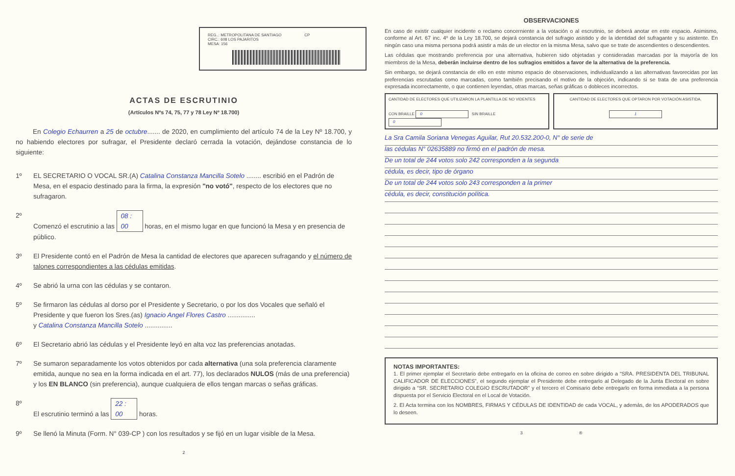REG..: METROPOLITANA DE SANTIAGO CP
CIRC.: 608 LOS PAJARITOS
MESA: 156
ACTAS DE ESCRUTINIO
(Artículos Nºs 74, 75, 77 y 78 Ley Nº 18.700)
En Colegio Echaurren a 25 de octubre....... de 2020, en cumplimiento del artículo 74 de la Ley Nº 18.700, y no habiendo electores por sufragar, el Presidente declaró cerrada la votación, dejándose constancia de lo siguiente:
1º EL SECRETARIO O VOCAL SR.(A) Catalina Constanza Mancilla Sotelo ........ escribió en el Padrón de Mesa, en el espacio destinado para la firma, la expresión "no votó", respecto de los electores que no sufragaron.
2º Comenzó el escrutinio a las 08 : 00 horas, en el mismo lugar en que funcionó la Mesa y en presencia de público.
3º El Presidente contó en el Padrón de Mesa la cantidad de electores que aparecen sufragando y el número de talones correspondientes a las cédulas emitidas.
4º Se abrió la urna con las cédulas y se contaron.
5º Se firmaron las cédulas al dorso por el Presidente y Secretario, o por los dos Vocales que señaló el Presidente y que fueron los Sres.(as) Ignacio Angel Flores Castro ...............
y Catalina Constanza Mancilla Sotelo ...............
6º El Secretario abrió las cédulas y el Presidente leyó en alta voz las preferencias anotadas.
7º Se sumaron separadamente los votos obtenidos por cada alternativa (una sola preferencia claramente emitida, aunque no sea en la forma indicada en el art. 77), los declarados NULOS (más de una preferencia) y los EN BLANCO (sin preferencia), aunque cualquiera de ellos tengan marcas o señas gráficas.
8º El escrutinio terminó a las 22 : 00 horas.
9º Se llenó la Minuta (Form. N° 039-CP ) con los resultados y se fijó en un lugar visible de la Mesa.
2
OBSERVACIONES
En caso de existir cualquier incidente o reclamo concerniente a la votación o al escrutinio, se deberá anotar en este espacio. Asimismo, conforme al Art. 67 inc. 4º de la Ley 18.700, se dejará constancia del sufragio asistido y de la identidad del sufragante y su asistente. En ningún caso una misma persona podrá asistir a más de un elector en la misma Mesa, salvo que se trate de ascendientes o descendientes.
Las cédulas que mostrando preferencia por una alternativa, hubieren sido objetadas y consideradas marcadas por la mayoría de los miembros de la Mesa, deberán incluirse dentro de los sufragios emitidos a favor de la alternativa de la preferencia.
Sin embargo, se dejará constancia de ello en este mismo espacio de observaciones, individualizando a las alternativas favorecidas por las preferencias escrutadas como marcadas, como también precisando el motivo de la objeción, indicando si se trata de una preferencia expresada incorrectamente, o que contienen leyendas, otras marcas, señas gráficas o dobleces incorrectos.
CANTIDAD DE ELECTORES QUE UTILIZARON LA PLANTILLA DE NO VIDENTES
CON BRAILLE 0 SIN BRAILLE 0
CANTIDAD DE ELECTORES QUE OPTARON POR VOTACIÓN ASISTIDA.
1
La Sra Camila Soriana Venegas Aguilar, Rut 20.532.200-0, N° de serie de
las cédulas N° 02635889 no firmó en el padrón de mesa.
De un total de 244 votos solo 242 corresponden a la segunda
cédula, es decir, tipo de órgano
De un total de 244 votos solo 243 corresponden a la primer
cédula, es decir, constitución política.
NOTAS IMPORTANTES:
1. El primer ejemplar el Secretario debe entregarlo en la oficina de correo en sobre dirigido a “SRA. PRESIDENTA DEL TRIBUNAL CALIFICADOR DE ELECCIONES”, el segundo ejemplar el Presidente debe entregarlo al Delegado de la Junta Electoral en sobre dirigido a “SR. SECRETARIO COLEGIO ESCRUTADOR” y el tercero el Comisario debe entregarlo en forma inmediata a la persona dispuesta por el Servicio Electoral en el Local de Votación.
2. El Acta termina con los NOMBRES, FIRMAS Y CÉDULAS DE IDENTIDAD de cada VOCAL, y además, de los APODERADOS que lo deseen.
3 ®